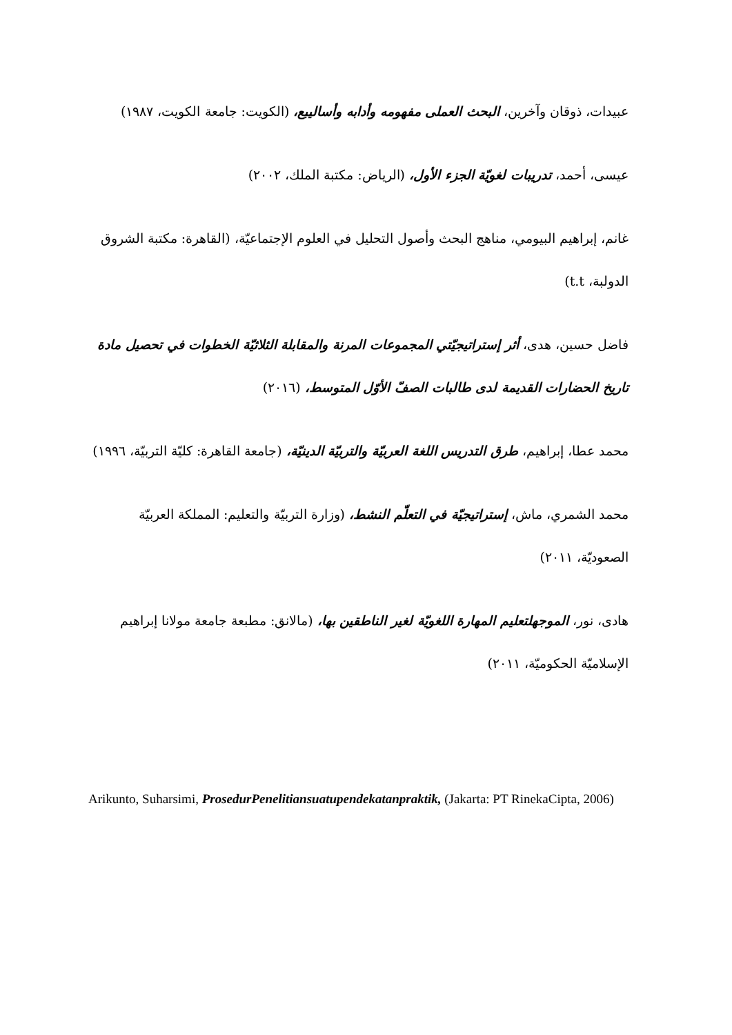عبيدات، ذوقان وآخرين، البحث العملى مفهومه وأدابه وأساليبع، (الكويت: جامعة الكويت، ١٩٨٧)
عيسى، أحمد، تدريبات لغويّة الجزء الأول، (الرياض: مكتبة الملك، ٢٠٠٢)
غانم، إبراهيم البيومي، مناهج البحث وأصول التحليل في العلوم الإجتماعيّة، (القاهرة: مكتبة الشروق الدولبة، t.t)
فاضل حسين، هدى، أثر إستراتيجيّتي المجموعات المرنة والمقابلة الثلاثيّة الخطوات في تحصيل مادة تاريخ الحضارات القديمة لدى طالبات الصفّ الأوّل المتوسط، (٢٠١٦)
محمد عطا، إبراهيم، طرق التدريس اللغة العربيّة والتربيّة الدينيّة، (جامعة القاهرة: كليّة التربيّة، ١٩٩٦)
محمد الشمري، ماش، إستراتيجيّة في التعلّم النشط، (وزارة التربيّة والتعليم: المملكة العربيّة الصعوديّة، ٢٠١١)
هادى، نور، الموجهلتعليم المهارة اللغويّة لغير الناطقين بها، (مالانق: مطبعة جامعة مولانا إبراهيم الإسلاميّة الحكوميّة، ٢٠١١)
Arikunto, Suharsimi, ProsedurPenelitiansuatupendekatanpraktik, (Jakarta: PT RinekaCipta, 2006)